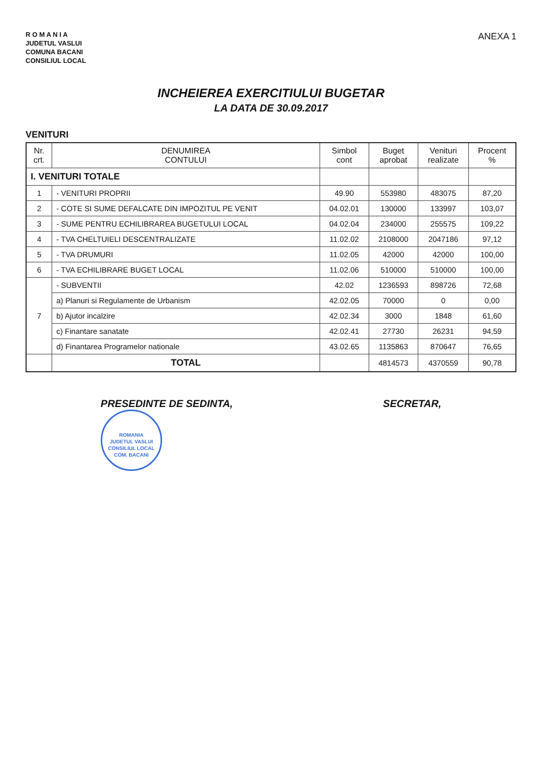R O M A N I A
JUDETUL VASLUI
COMUNA BACANI
CONSILIUL LOCAL
ANEXA 1
INCHEIEREA EXERCITIULUI BUGETAR
LA DATA DE 30.09.2017
VENITURI
| Nr. crt. | DENUMIREA CONTULUI | Simbol cont | Buget aprobat | Venituri realizate | Procent % |
| --- | --- | --- | --- | --- | --- |
| I. VENITURI TOTALE | | | | | |
| 1 | - VENITURI PROPRII | 49.90 | 553980 | 483075 | 87,20 |
| 2 | - COTE SI SUME DEFALCATE DIN IMPOZITUL PE VENIT | 04.02.01 | 130000 | 133997 | 103,07 |
| 3 | - SUME PENTRU ECHILIBRAREA BUGETULUI LOCAL | 04.02.04 | 234000 | 255575 | 109,22 |
| 4 | - TVA CHELTUIELI DESCENTRALIZATE | 11.02.02 | 2108000 | 2047186 | 97,12 |
| 5 | - TVA DRUMURI | 11.02.05 | 42000 | 42000 | 100,00 |
| 6 | - TVA ECHILIBRARE BUGET LOCAL | 11.02.06 | 510000 | 510000 | 100,00 |
| 7 | - SUBVENTII | 42.02 | 1236593 | 898726 | 72,68 |
| | a) Planuri si Regulamente de Urbanism | 42.02.05 | 70000 | 0 | 0,00 |
| | b) Ajutor incalzire | 42.02.34 | 3000 | 1848 | 61,60 |
| | c) Finantare sanatate | 42.02.41 | 27730 | 26231 | 94,59 |
| | d) Finantarea Programelor nationale | 43.02.65 | 1135863 | 870647 | 76,65 |
| | TOTAL | | 4814573 | 4370559 | 90,78 |
PRESEDINTE DE SEDINTA,
ROMANIA
JUDETUL VASLUI
CONSILIUL LOCAL
COM. BACANI
SECRETAR,